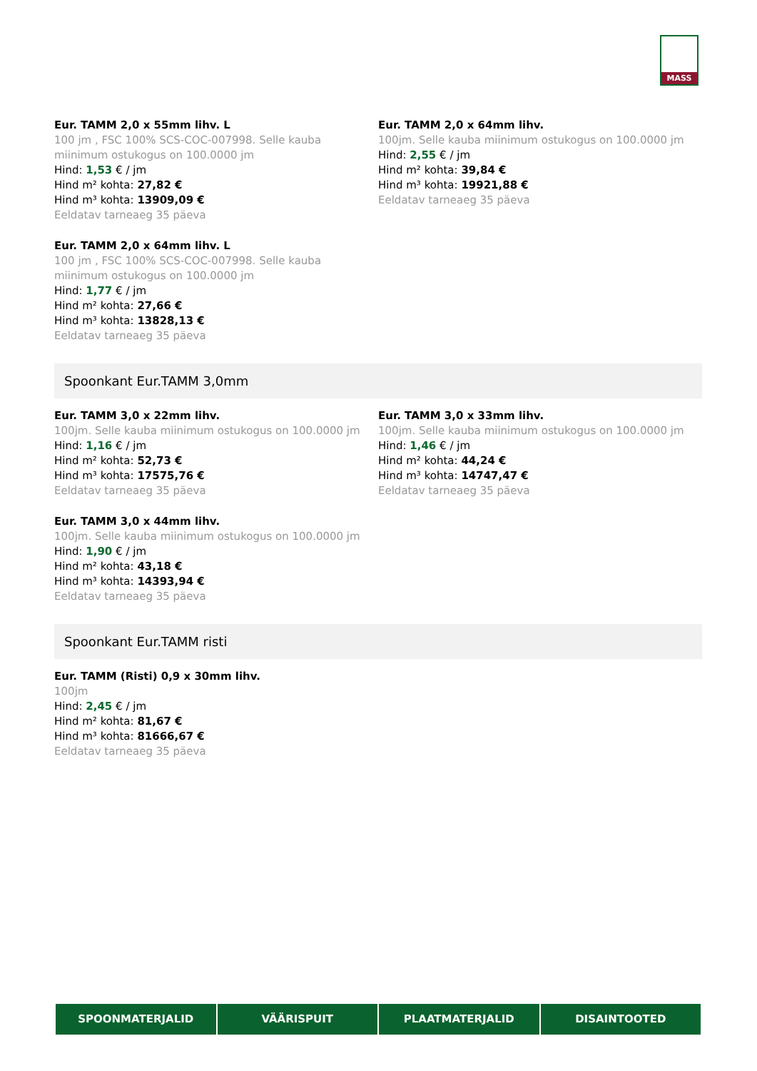MASS
Eur. TAMM 2,0 x 55mm lihv. L
100 jm , FSC 100% SCS-COC-007998. Selle kauba miinimum ostukogus on 100.0000 jm
Hind: 1,53 € / jm
Hind m² kohta: 27,82 €
Hind m³ kohta: 13909,09 €
Eeldatav tarneaeg 35 päeva
Eur. TAMM 2,0 x 64mm lihv.
100jm. Selle kauba miinimum ostukogus on 100.0000 jm
Hind: 2,55 € / jm
Hind m² kohta: 39,84 €
Hind m³ kohta: 19921,88 €
Eeldatav tarneaeg 35 päeva
Eur. TAMM 2,0 x 64mm lihv. L
100 jm , FSC 100% SCS-COC-007998. Selle kauba miinimum ostukogus on 100.0000 jm
Hind: 1,77 € / jm
Hind m² kohta: 27,66 €
Hind m³ kohta: 13828,13 €
Eeldatav tarneaeg 35 päeva
Spoonkant Eur.TAMM 3,0mm
Eur. TAMM 3,0 x 22mm lihv.
100jm. Selle kauba miinimum ostukogus on 100.0000 jm
Hind: 1,16 € / jm
Hind m² kohta: 52,73 €
Hind m³ kohta: 17575,76 €
Eeldatav tarneaeg 35 päeva
Eur. TAMM 3,0 x 33mm lihv.
100jm. Selle kauba miinimum ostukogus on 100.0000 jm
Hind: 1,46 € / jm
Hind m² kohta: 44,24 €
Hind m³ kohta: 14747,47 €
Eeldatav tarneaeg 35 päeva
Eur. TAMM 3,0 x 44mm lihv.
100jm. Selle kauba miinimum ostukogus on 100.0000 jm
Hind: 1,90 € / jm
Hind m² kohta: 43,18 €
Hind m³ kohta: 14393,94 €
Eeldatav tarneaeg 35 päeva
Spoonkant Eur.TAMM risti
Eur. TAMM (Risti) 0,9 x 30mm lihv.
100jm
Hind: 2,45 € / jm
Hind m² kohta: 81,67 €
Hind m³ kohta: 81666,67 €
Eeldatav tarneaeg 35 päeva
SPOONMATERJALID VÄÄRISPUIT PLAATMATERJALID DISAINTOOTED